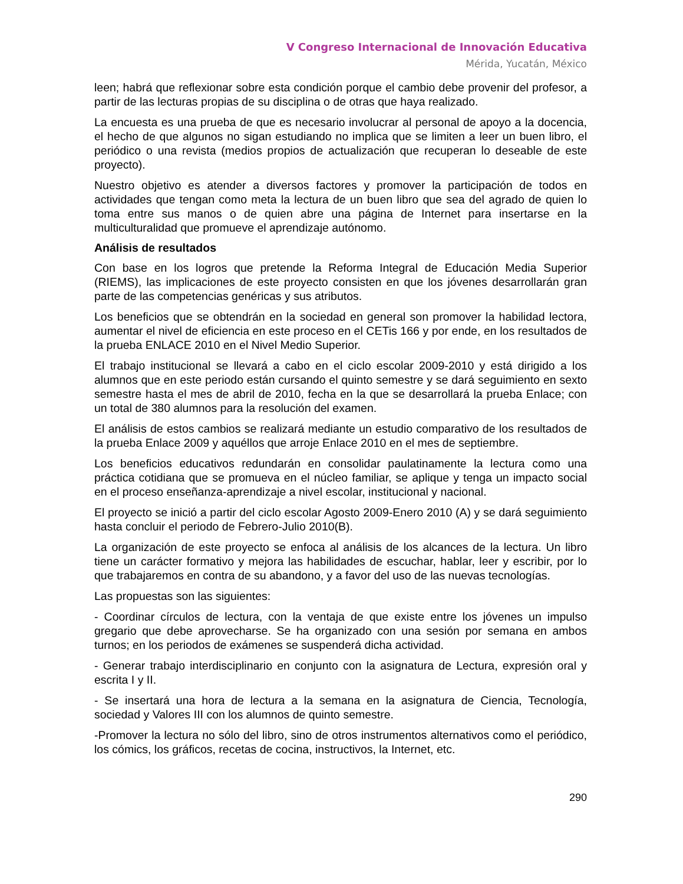V Congreso Internacional de Innovación Educativa
Mérida, Yucatán, México
leen; habrá que reflexionar sobre esta condición porque el cambio debe provenir del profesor, a partir de las lecturas propias de su disciplina o de otras que haya realizado.
La encuesta es una prueba de que es necesario involucrar al personal de apoyo a la docencia, el hecho de que algunos no sigan estudiando no implica que se limiten a leer un buen libro, el periódico o una revista (medios propios de actualización que recuperan lo deseable de este proyecto).
Nuestro objetivo es atender a diversos factores y promover la participación de todos en actividades que tengan como meta la lectura de un buen libro que sea del agrado de quien lo toma entre sus manos o de quien abre una página de Internet para insertarse en la multiculturalidad que promueve el aprendizaje autónomo.
Análisis de resultados
Con base en los logros que pretende la Reforma Integral de Educación Media Superior (RIEMS), las implicaciones de este proyecto consisten en que los jóvenes desarrollarán gran parte de las competencias genéricas y sus atributos.
Los beneficios que se obtendrán en la sociedad en general son promover la habilidad lectora, aumentar el nivel de eficiencia en este proceso en el CETis 166 y por ende, en los resultados de la prueba ENLACE 2010 en el Nivel Medio Superior.
El trabajo institucional se llevará a cabo en el ciclo escolar 2009-2010 y está dirigido a los alumnos que en este periodo están cursando el quinto semestre y se dará seguimiento en sexto semestre hasta el mes de abril de 2010, fecha en la que se desarrollará la prueba Enlace; con un total de 380 alumnos para la resolución del examen.
El análisis de estos cambios se realizará mediante un estudio comparativo de los resultados de la prueba Enlace 2009 y aquéllos que arroje Enlace 2010 en el mes de septiembre.
Los beneficios educativos redundarán en consolidar paulatinamente la lectura como una práctica cotidiana que se promueva en el núcleo familiar, se aplique y tenga un impacto social en el proceso enseñanza-aprendizaje a nivel escolar, institucional y nacional.
El proyecto se inició a partir del ciclo escolar Agosto 2009-Enero 2010 (A) y se dará seguimiento hasta concluir el periodo de Febrero-Julio 2010(B).
La organización de este proyecto se enfoca al análisis de los alcances de la lectura. Un libro tiene un carácter formativo y mejora las habilidades de escuchar, hablar, leer y escribir, por lo que trabajaremos en contra de su abandono, y a favor del uso de las nuevas tecnologías.
Las propuestas son las siguientes:
- Coordinar círculos de lectura, con la ventaja de que existe entre los jóvenes un impulso gregario que debe aprovecharse. Se ha organizado con una sesión por semana en ambos turnos; en los periodos de exámenes se suspenderá dicha actividad.
- Generar trabajo interdisciplinario en conjunto con la asignatura de Lectura, expresión oral y escrita I y II.
- Se insertará una hora de lectura a la semana en la asignatura de Ciencia, Tecnología, sociedad y Valores III con los alumnos de quinto semestre.
-Promover la lectura no sólo del libro, sino de otros instrumentos alternativos como el periódico, los cómics, los gráficos, recetas de cocina, instructivos, la Internet, etc.
290